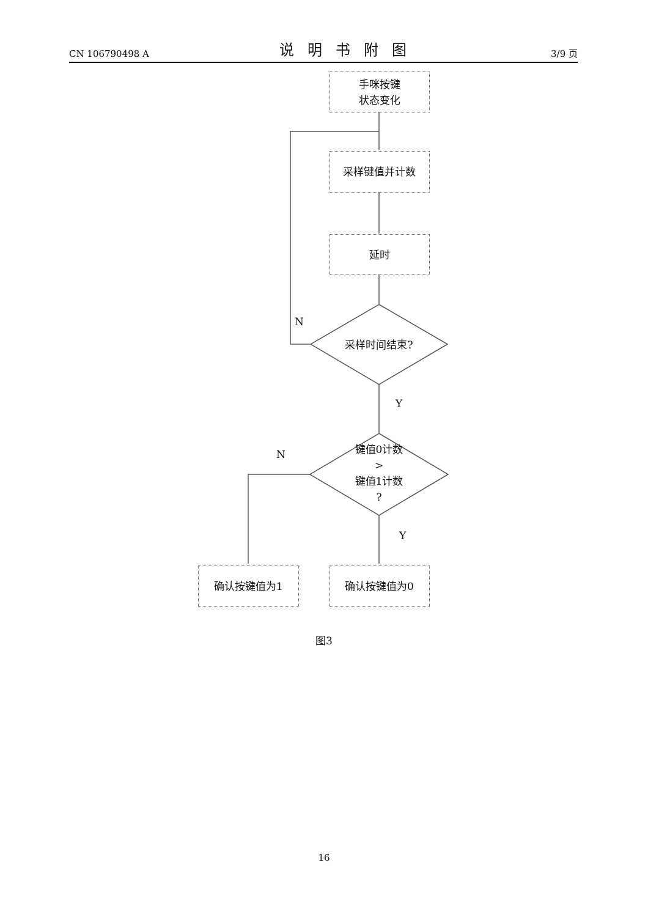CN 106790498 A 说明书附图 3/9 页
手咪按键
状态变化
采样键值并计数
延时
采样时间结束?
N
Y
键值0计数
>
键值1计数
?
N
Y
确认按键值为1 确认按键值为0
图3
16